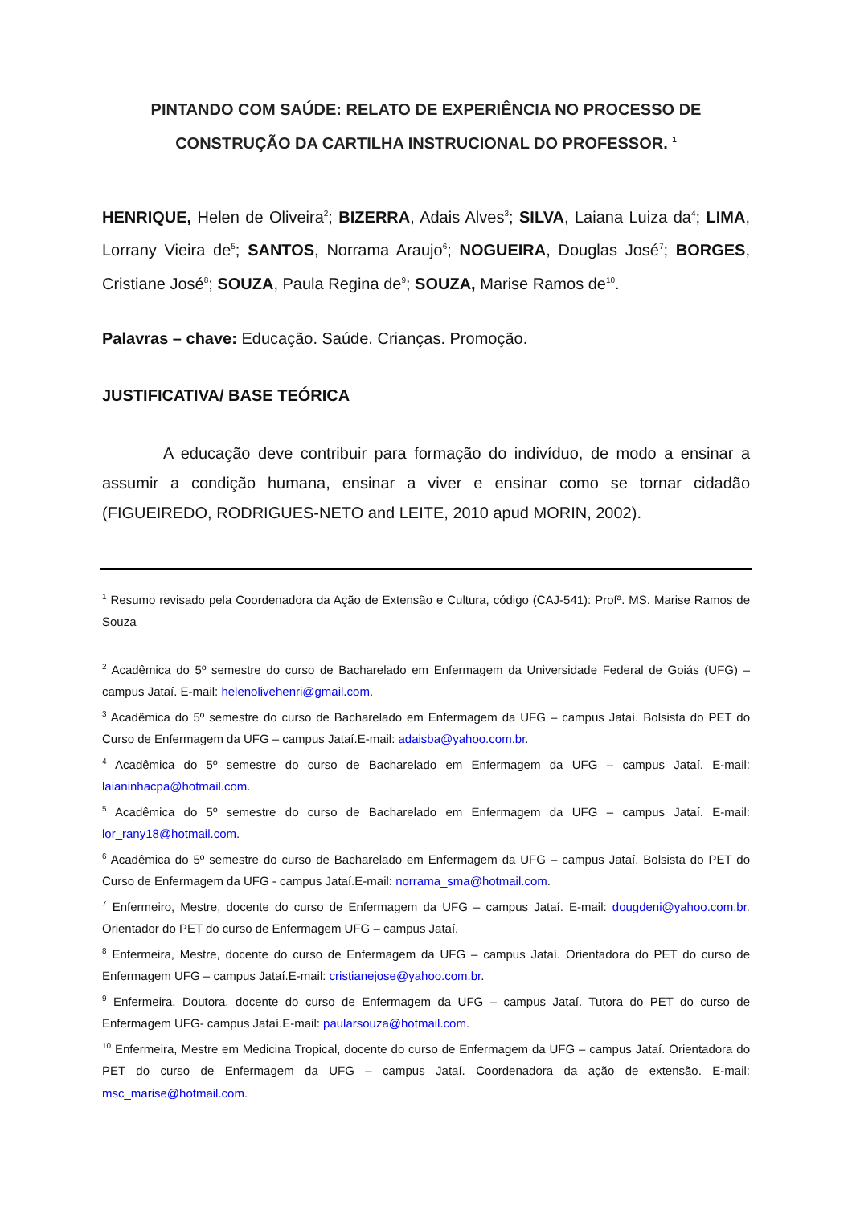PINTANDO COM SAÚDE: RELATO DE EXPERIÊNCIA NO PROCESSO DE CONSTRUÇÃO DA CARTILHA INSTRUCIONAL DO PROFESSOR. <sup>1</sup>
HENRIQUE, Helen de Oliveira<sup>2</sup>; BIZERRA, Adais Alves<sup>3</sup>; SILVA, Laiana Luiza da<sup>4</sup>; LIMA, Lorrany Vieira de<sup>5</sup>; SANTOS, Norrama Araujo<sup>6</sup>; NOGUEIRA, Douglas José<sup>7</sup>; BORGES, Cristiane José<sup>8</sup>; SOUZA, Paula Regina de<sup>9</sup>; SOUZA, Marise Ramos de<sup>10</sup>.
Palavras – chave: Educação. Saúde. Crianças. Promoção.
JUSTIFICATIVA/ BASE TEÓRICA
A educação deve contribuir para formação do indivíduo, de modo a ensinar a assumir a condição humana, ensinar a viver e ensinar como se tornar cidadão (FIGUEIREDO, RODRIGUES-NETO and LEITE, 2010 apud MORIN, 2002).
<sup>1</sup> Resumo revisado pela Coordenadora da Ação de Extensão e Cultura, código (CAJ-541): Profª. MS. Marise Ramos de Souza
<sup>2</sup> Acadêmica do 5º semestre do curso de Bacharelado em Enfermagem da Universidade Federal de Goiás (UFG) – campus Jataí. E-mail: helenolivehenri@gmail.com.
<sup>3</sup> Acadêmica do 5º semestre do curso de Bacharelado em Enfermagem da UFG – campus Jataí. Bolsista do PET do Curso de Enfermagem da UFG – campus Jataí.E-mail: adaisba@yahoo.com.br.
<sup>4</sup> Acadêmica do 5º semestre do curso de Bacharelado em Enfermagem da UFG – campus Jataí. E-mail: laianinhacpa@hotmail.com.
<sup>5</sup> Acadêmica do 5º semestre do curso de Bacharelado em Enfermagem da UFG – campus Jataí. E-mail: lor_rany18@hotmail.com.
<sup>6</sup> Acadêmica do 5º semestre do curso de Bacharelado em Enfermagem da UFG – campus Jataí. Bolsista do PET do Curso de Enfermagem da UFG - campus Jataí.E-mail: norrama_sma@hotmail.com.
<sup>7</sup> Enfermeiro, Mestre, docente do curso de Enfermagem da UFG – campus Jataí. E-mail: dougdeni@yahoo.com.br. Orientador do PET do curso de Enfermagem UFG – campus Jataí.
<sup>8</sup> Enfermeira, Mestre, docente do curso de Enfermagem da UFG – campus Jataí. Orientadora do PET do curso de Enfermagem UFG – campus Jataí.E-mail: cristianejose@yahoo.com.br.
<sup>9</sup> Enfermeira, Doutora, docente do curso de Enfermagem da UFG – campus Jataí. Tutora do PET do curso de Enfermagem UFG- campus Jataí.E-mail: paularsouza@hotmail.com.
<sup>10</sup> Enfermeira, Mestre em Medicina Tropical, docente do curso de Enfermagem da UFG – campus Jataí. Orientadora do PET do curso de Enfermagem da UFG – campus Jataí. Coordenadora da ação de extensão. E-mail: msc_marise@hotmail.com.